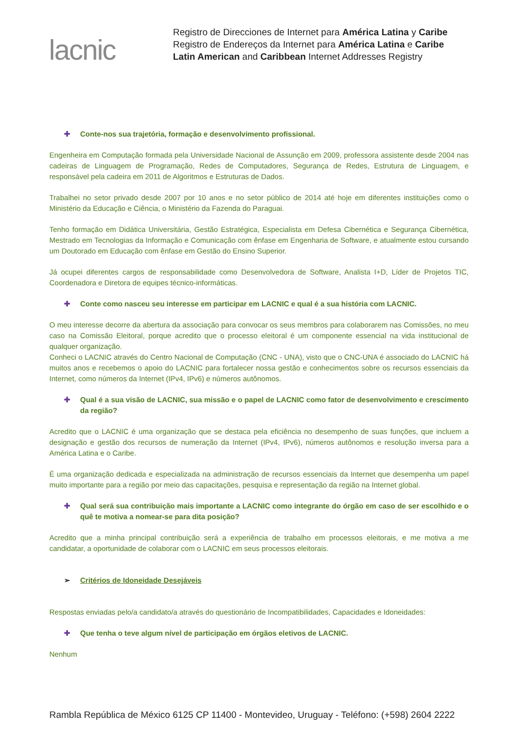lacnic
Registro de Direcciones de Internet para América Latina y Caribe
Registro de Endereços da Internet para América Latina e Caribe
Latin American and Caribbean Internet Addresses Registry
✚ Conte-nos sua trajetória, formação e desenvolvimento profissional.
Engenheira em Computação formada pela Universidade Nacional de Assunção em 2009, professora assistente desde 2004 nas cadeiras de Linguagem de Programação, Redes de Computadores, Segurança de Redes, Estrutura de Linguagem, e responsável pela cadeira em 2011 de Algoritmos e Estruturas de Dados.
Trabalhei no setor privado desde 2007 por 10 anos e no setor público de 2014 até hoje em diferentes instituições como o Ministério da Educação e Ciência, o Ministério da Fazenda do Paraguai.
Tenho formação em Didática Universitária, Gestão Estratégica, Especialista em Defesa Cibernética e Segurança Cibernética, Mestrado em Tecnologias da Informação e Comunicação com ênfase em Engenharia de Software, e atualmente estou cursando um Doutorado em Educação com ênfase em Gestão do Ensino Superior.
Já ocupei diferentes cargos de responsabilidade como Desenvolvedora de Software, Analista I+D, Líder de Projetos TIC, Coordenadora e Diretora de equipes técnico-informáticas.
✚ Conte como nasceu seu interesse em participar em LACNIC e qual é a sua história com LACNIC.
O meu interesse decorre da abertura da associação para convocar os seus membros para colaborarem nas Comissões, no meu caso na Comissão Eleitoral, porque acredito que o processo eleitoral é um componente essencial na vida institucional de qualquer organização.
Conheci o LACNIC através do Centro Nacional de Computação (CNC - UNA), visto que o CNC-UNA é associado do LACNIC há muitos anos e recebemos o apoio do LACNIC para fortalecer nossa gestão e conhecimentos sobre os recursos essenciais da Internet, como números da Internet (IPv4, IPv6) e números autônomos.
✚ Qual é a sua visão de LACNIC, sua missão e o papel de LACNIC como fator de desenvolvimento e crescimento da região?
Acredito que o LACNIC é uma organização que se destaca pela eficiência no desempenho de suas funções, que incluem a designação e gestão dos recursos de numeração da Internet (IPv4, IPv6), números autônomos e resolução inversa para a América Latina e o Caribe.
É uma organização dedicada e especializada na administração de recursos essenciais da Internet que desempenha um papel muito importante para a região por meio das capacitações, pesquisa e representação da região na Internet global.
✚ Qual será sua contribuição mais importante a LACNIC como integrante do órgão em caso de ser escolhido e o quê te motiva a nomear-se para dita posição?
Acredito que a minha principal contribuição será a experiência de trabalho em processos eleitorais, e me motiva a me candidatar, a oportunidade de colaborar com o LACNIC em seus processos eleitorais.
➢ Critérios de Idoneidade Desejáveis
Respostas enviadas pelo/a candidato/a através do questionário de Incompatibilidades, Capacidades e Idoneidades:
✚ Que tenha o teve algum nível de participação em órgãos eletivos de LACNIC.
Nenhum
Rambla República de México 6125 CP 11400 - Montevideo, Uruguay - Teléfono: (+598) 2604 2222